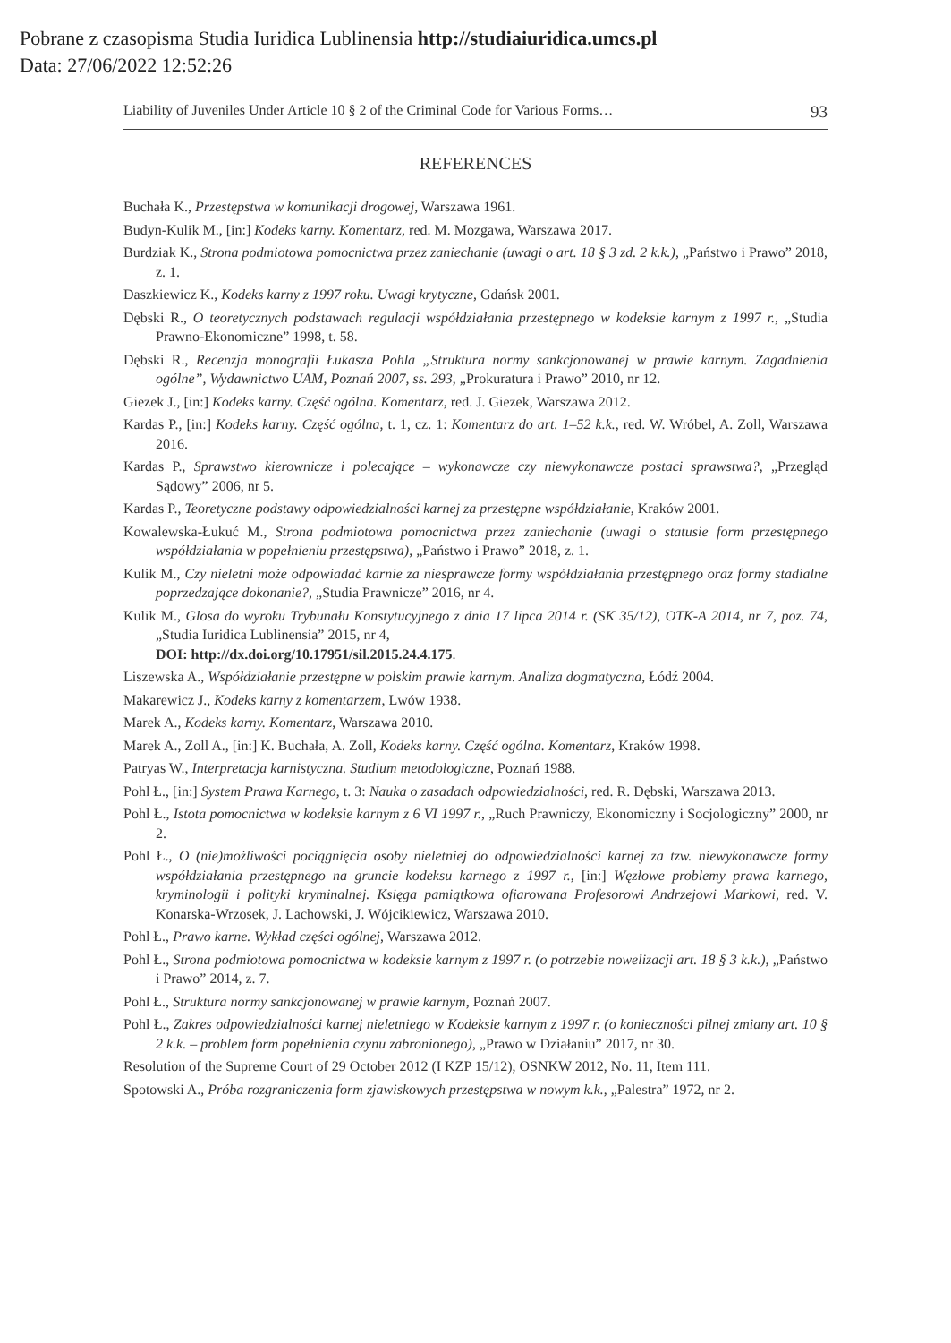Pobrane z czasopisma Studia Iuridica Lublinensia http://studiaiuridica.umcs.pl
Data: 27/06/2022 12:52:26
Liability of Juveniles Under Article 10 § 2 of the Criminal Code for Various Forms… 93
REFERENCES
Buchała K., Przestępstwa w komunikacji drogowej, Warszawa 1961.
Budyn-Kulik M., [in:] Kodeks karny. Komentarz, red. M. Mozgawa, Warszawa 2017.
Burdziak K., Strona podmiotowa pomocnictwa przez zaniechanie (uwagi o art. 18 § 3 zd. 2 k.k.), „Państwo i Prawo” 2018, z. 1.
Daszkiewicz K., Kodeks karny z 1997 roku. Uwagi krytyczne, Gdańsk 2001.
Dębski R., O teoretycznych podstawach regulacji współdziałania przestępnego w kodeksie karnym z 1997 r., „Studia Prawno-Ekonomiczne” 1998, t. 58.
Dębski R., Recenzja monografii Łukasza Pohla „Struktura normy sankcjonowanej w prawie karnym. Zagadnienia ogólne”, Wydawnictwo UAM, Poznań 2007, ss. 293, „Prokuratura i Prawo” 2010, nr 12.
Giezek J., [in:] Kodeks karny. Część ogólna. Komentarz, red. J. Giezek, Warszawa 2012.
Kardas P., [in:] Kodeks karny. Część ogólna, t. 1, cz. 1: Komentarz do art. 1–52 k.k., red. W. Wróbel, A. Zoll, Warszawa 2016.
Kardas P., Sprawstwo kierownicze i polecające – wykonawcze czy niewykonawcze postaci sprawstwa?, „Przegląd Sądowy” 2006, nr 5.
Kardas P., Teoretyczne podstawy odpowiedzialności karnej za przestępne współdziałanie, Kraków 2001.
Kowalewska-Łukuć M., Strona podmiotowa pomocnictwa przez zaniechanie (uwagi o statusie form przestępnego współdziałania w popełnieniu przestępstwa), „Państwo i Prawo” 2018, z. 1.
Kulik M., Czy nieletni może odpowiadać karnie za niesprawcze formy współdziałania przestępnego oraz formy stadialne poprzedzające dokonanie?, „Studia Prawnicze” 2016, nr 4.
Kulik M., Glosa do wyroku Trybunału Konstytucyjnego z dnia 17 lipca 2014 r. (SK 35/12), OTK-A 2014, nr 7, poz. 74, „Studia Iuridica Lublinensia” 2015, nr 4,
DOI: http://dx.doi.org/10.17951/sil.2015.24.4.175.
Liszewska A., Współdziałanie przestępne w polskim prawie karnym. Analiza dogmatyczna, Łódź 2004.
Makarewicz J., Kodeks karny z komentarzem, Lwów 1938.
Marek A., Kodeks karny. Komentarz, Warszawa 2010.
Marek A., Zoll A., [in:] K. Buchała, A. Zoll, Kodeks karny. Część ogólna. Komentarz, Kraków 1998.
Patryas W., Interpretacja karnistyczna. Studium metodologiczne, Poznań 1988.
Pohl Ł., [in:] System Prawa Karnego, t. 3: Nauka o zasadach odpowiedzialności, red. R. Dębski, Warszawa 2013.
Pohl Ł., Istota pomocnictwa w kodeksie karnym z 6 VI 1997 r., „Ruch Prawniczy, Ekonomiczny i Socjologiczny” 2000, nr 2.
Pohl Ł., O (nie)możliwości pociągnięcia osoby nieletniej do odpowiedzialności karnej za tzw. niewykonawcze formy współdziałania przestępnego na gruncie kodeksu karnego z 1997 r., [in:] Węzłowe problemy prawa karnego, kryminologii i polityki kryminalnej. Księga pamiątkowa ofiarowana Profesorowi Andrzejowi Markowi, red. V. Konarska-Wrzosek, J. Lachowski, J. Wójcikiewicz, Warszawa 2010.
Pohl Ł., Prawo karne. Wykład części ogólnej, Warszawa 2012.
Pohl Ł., Strona podmiotowa pomocnictwa w kodeksie karnym z 1997 r. (o potrzebie nowelizacji art. 18 § 3 k.k.), „Państwo i Prawo” 2014, z. 7.
Pohl Ł., Struktura normy sankcjonowanej w prawie karnym, Poznań 2007.
Pohl Ł., Zakres odpowiedzialności karnej nieletniego w Kodeksie karnym z 1997 r. (o konieczności pilnej zmiany art. 10 § 2 k.k. – problem form popełnienia czynu zabronionego), „Prawo w Działaniu” 2017, nr 30.
Resolution of the Supreme Court of 29 October 2012 (I KZP 15/12), OSNKW 2012, No. 11, Item 111.
Spotowski A., Próba rozgraniczenia form zjawiskowych przestępstwa w nowym k.k., „Palestra” 1972, nr 2.